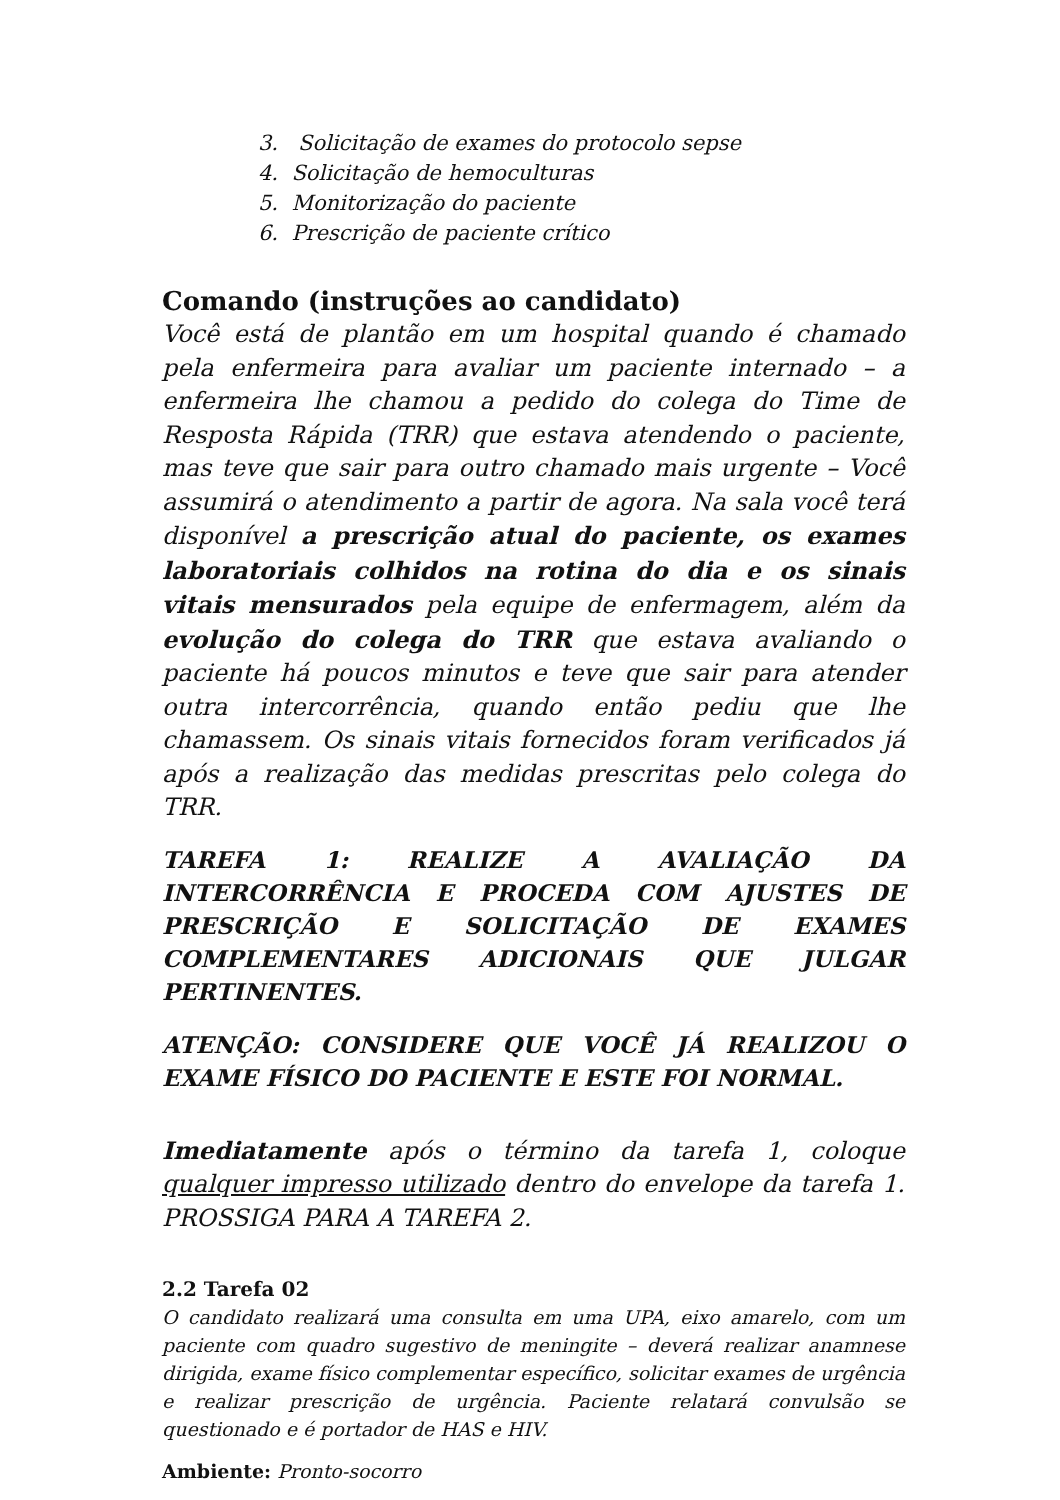3. Solicitação de exames do protocolo sepse
4. Solicitação de hemoculturas
5. Monitorização do paciente
6. Prescrição de paciente crítico
Comando (instruções ao candidato)
Você está de plantão em um hospital quando é chamado pela enfermeira para avaliar um paciente internado – a enfermeira lhe chamou a pedido do colega do Time de Resposta Rápida (TRR) que estava atendendo o paciente, mas teve que sair para outro chamado mais urgente – Você assumirá o atendimento a partir de agora. Na sala você terá disponível a prescrição atual do paciente, os exames laboratoriais colhidos na rotina do dia e os sinais vitais mensurados pela equipe de enfermagem, além da evolução do colega do TRR que estava avaliando o paciente há poucos minutos e teve que sair para atender outra intercorrência, quando então pediu que lhe chamassem. Os sinais vitais fornecidos foram verificados já após a realização das medidas prescritas pelo colega do TRR.
TAREFA 1: REALIZE A AVALIAÇÃO DA INTERCORRÊNCIA E PROCEDA COM AJUSTES DE PRESCRIÇÃO E SOLICITAÇÃO DE EXAMES COMPLEMENTARES ADICIONAIS QUE JULGAR PERTINENTES.
ATENÇÃO: CONSIDERE QUE VOCÊ JÁ REALIZOU O EXAME FÍSICO DO PACIENTE E ESTE FOI NORMAL.
Imediatamente após o término da tarefa 1, coloque qualquer impresso utilizado dentro do envelope da tarefa 1. PROSSIGA PARA A TAREFA 2.
2.2 Tarefa 02
O candidato realizará uma consulta em uma UPA, eixo amarelo, com um paciente com quadro sugestivo de meningite – deverá realizar anamnese dirigida, exame físico complementar específico, solicitar exames de urgência e realizar prescrição de urgência. Paciente relatará convulsão se questionado e é portador de HAS e HIV.
Ambiente: Pronto-socorro